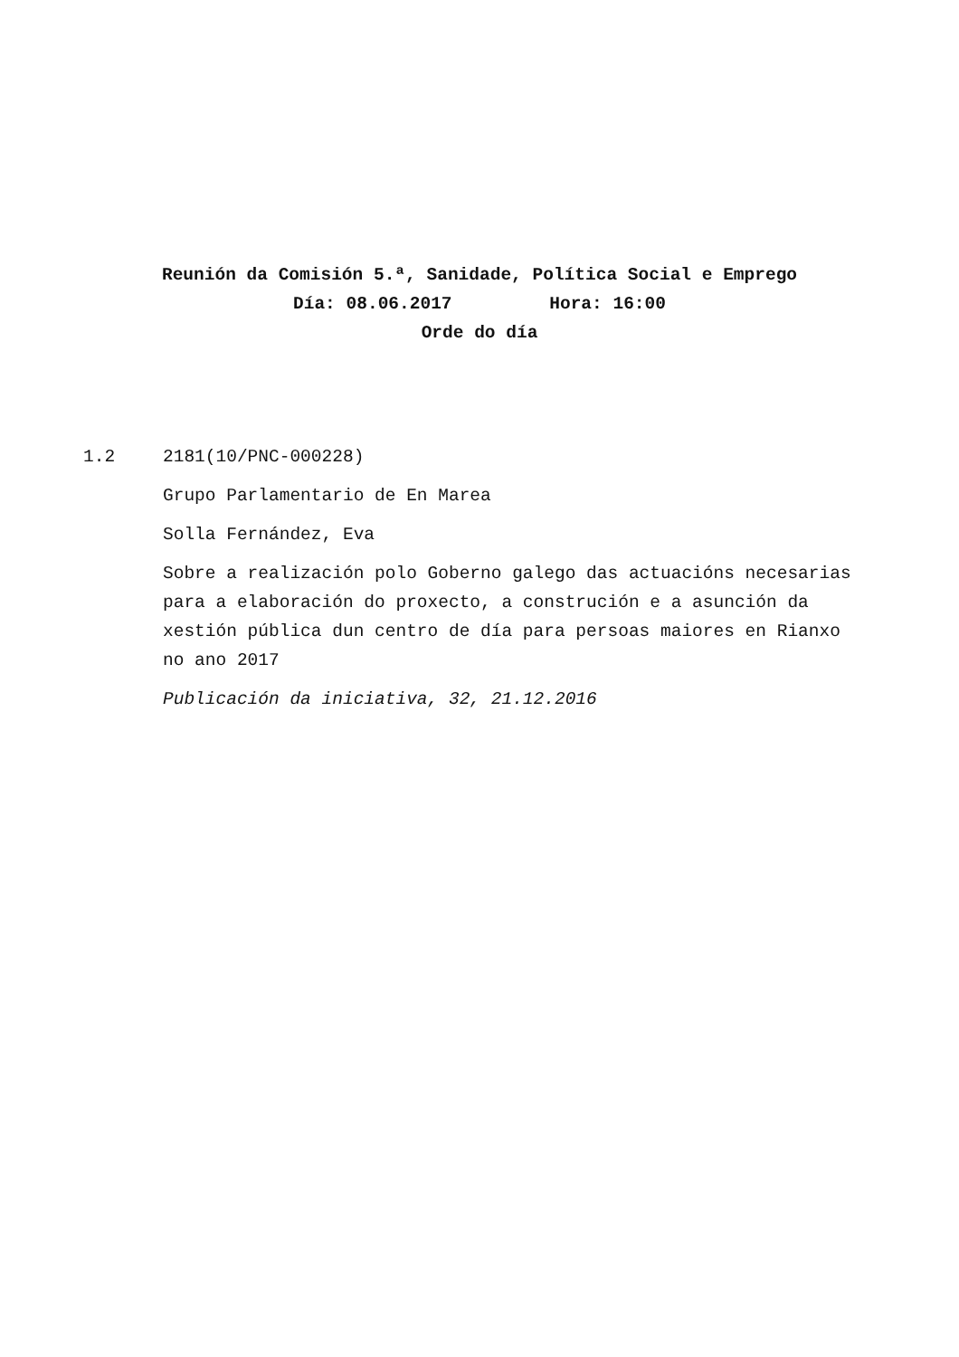Reunión da Comisión 5.ª, Sanidade, Política Social e Emprego
Día: 08.06.2017 Hora: 16:00
Orde do día
1.2 2181(10/PNC-000228)
Grupo Parlamentario de En Marea
Solla Fernández, Eva
Sobre a realización polo Goberno galego das actuacións necesarias para a elaboración do proxecto, a construción e a asunción da xestión pública dun centro de día para persoas maiores en Rianxo no ano 2017
Publicación da iniciativa, 32, 21.12.2016